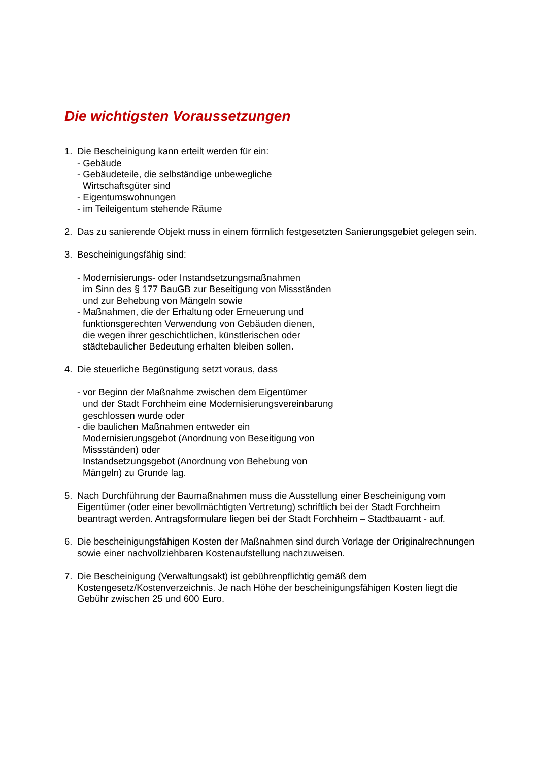Die wichtigsten Voraussetzungen
1. Die Bescheinigung kann erteilt werden für ein:
- Gebäude
- Gebäudeteile, die selbständige unbewegliche
Wirtschaftsgüter sind
- Eigentumswohnungen
- im Teileigentum stehende Räume
2. Das zu sanierende Objekt muss in einem förmlich festgesetzten Sanierungsgebiet gelegen sein.
3. Bescheinigungsfähig sind:
- Modernisierungs- oder Instandsetzungsmaßnahmen
im Sinn des § 177 BauGB zur Beseitigung von Missständen
und zur Behebung von Mängeln sowie
- Maßnahmen, die der Erhaltung oder Erneuerung und
funktionsgerechten Verwendung von Gebäuden dienen,
die wegen ihrer geschichtlichen, künstlerischen oder
städtebaulicher Bedeutung erhalten bleiben sollen.
4. Die steuerliche Begünstigung setzt voraus, dass
- vor Beginn der Maßnahme zwischen dem Eigentümer
und der Stadt Forchheim eine Modernisierungsvereinbarung
geschlossen wurde oder
- die baulichen Maßnahmen entweder ein
Modernisierungsgebot (Anordnung von Beseitigung von
Missständen) oder
Instandsetzungsgebot (Anordnung von Behebung von
Mängeln) zu Grunde lag.
5. Nach Durchführung der Baumaßnahmen muss die Ausstellung einer Bescheinigung vom Eigentümer (oder einer bevollmächtigten Vertretung) schriftlich bei der Stadt Forchheim beantragt werden. Antragsformulare liegen bei der Stadt Forchheim – Stadtbauamt - auf.
6. Die bescheinigungsfähigen Kosten der Maßnahmen sind durch Vorlage der Originalrechnungen sowie einer nachvollziehbaren Kostenaufstellung nachzuweisen.
7. Die Bescheinigung (Verwaltungsakt) ist gebührenpflichtig gemäß dem Kostengesetz/Kostenverzeichnis. Je nach Höhe der bescheinigungsfähigen Kosten liegt die Gebühr zwischen 25 und 600 Euro.